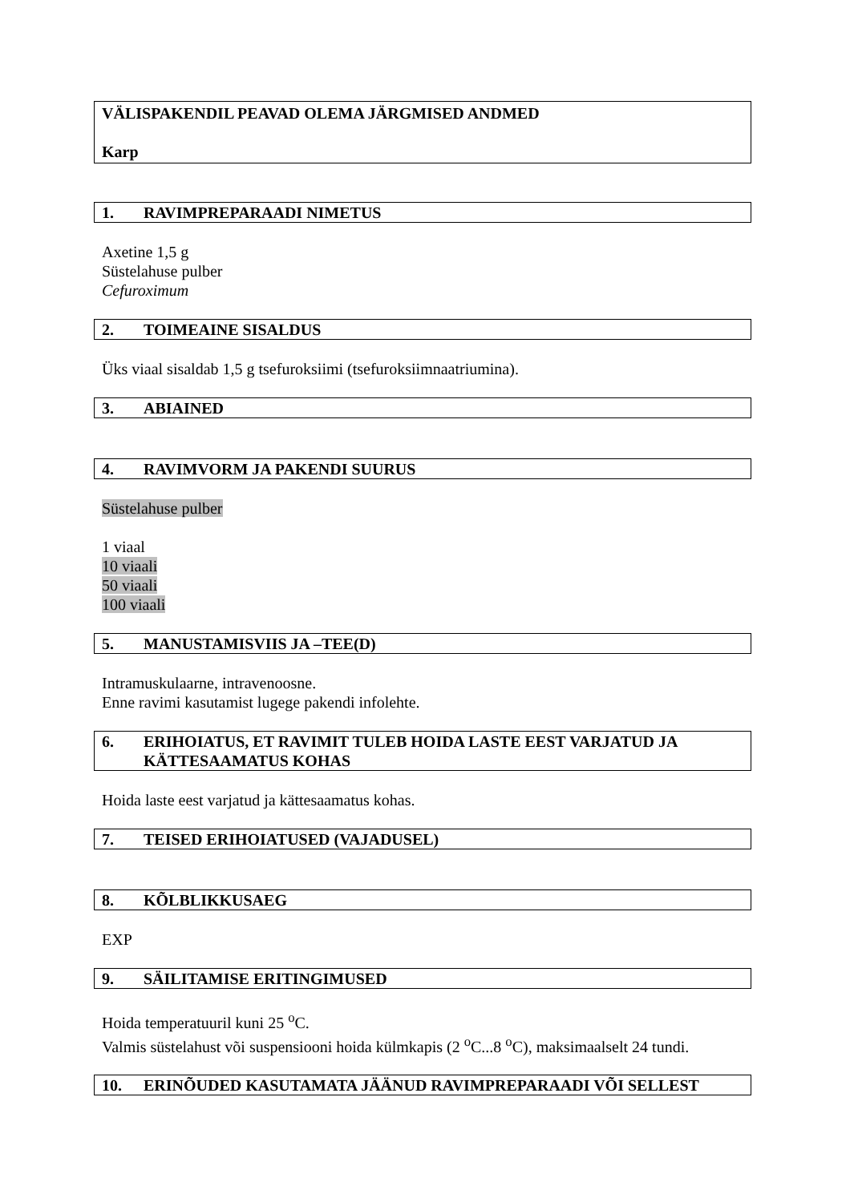VÄLISPAKENDIL PEAVAD OLEMA JÄRGMISED ANDMED
Karp
1. RAVIMPREPARAADI NIMETUS
Axetine 1,5 g
Süstelahuse pulber
Cefuroximum
2. TOIMEAINE SISALDUS
Üks viaal sisaldab 1,5 g tsefuroksiimi (tsefuroksiimnaatriumina).
3. ABIAINED
4. RAVIMVORM JA PAKENDI SUURUS
Süstelahuse pulber
1 viaal
10 viaali
50 viaali
100 viaali
5. MANUSTAMISVIIS JA –TEE(D)
Intramuskulaarne, intravenoosne.
Enne ravimi kasutamist lugege pakendi infolehte.
6. ERIHOIATUS, ET RAVIMIT TULEB HOIDA LASTE EEST VARJATUD JA KÄTTESAAMATUS KOHAS
Hoida laste eest varjatud ja kättesaamatus kohas.
7. TEISED ERIHOIATUSED (VAJADUSEL)
8. KÕLBLIKKUSAEG
EXP
9. SÄILITAMISE ERITINGIMUSED
Hoida temperatuuril kuni 25 <sup>o</sup>C.
Valmis süstelahust või suspensiooni hoida külmkapis (2 <sup>o</sup>C...8 <sup>o</sup>C), maksimaalselt 24 tundi.
10. ERINÕUDED KASUTAMATA JÄÄNUD RAVIMPREPARAADI VÕI SELLEST